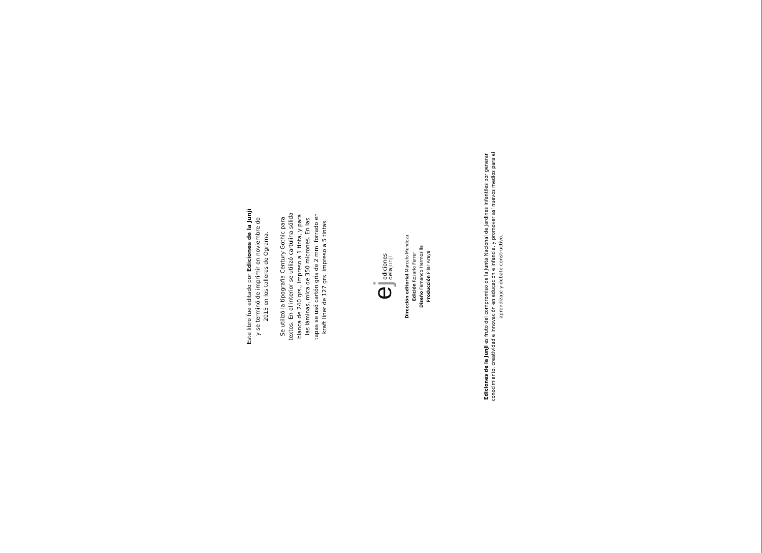Este libro fue editado por Ediciones de la Junji
y se terminó de imprimir en noviembre de
2015 en los talleres de Ograma.
Se utilizó la tipografía Century Gothic para
textos. En el interior se utilizó cartulina sólida
blanca de 240 grs., impreso a 1 tinta, y para
las láminas, mica de 350 micrones. En las
tapas se usó cartón gris de 2 mm. forrado en
kraft liner de 127 grs. impreso a 5 tintas.
ej
ediciones
delajunji
Dirección editorial Marcelo Mendoza
Edición Rosario Ferrer
Diseño Fernando Hermosilla
Producción Pilar Araya
Ediciones de la Junji es fruto del compromiso de la Junta Nacional de Jardines Infantiles por generar conocimiento, creatividad e innovación en educación e infancia, y promover así nuevos medios para el aprendizaje y debate constructivo.